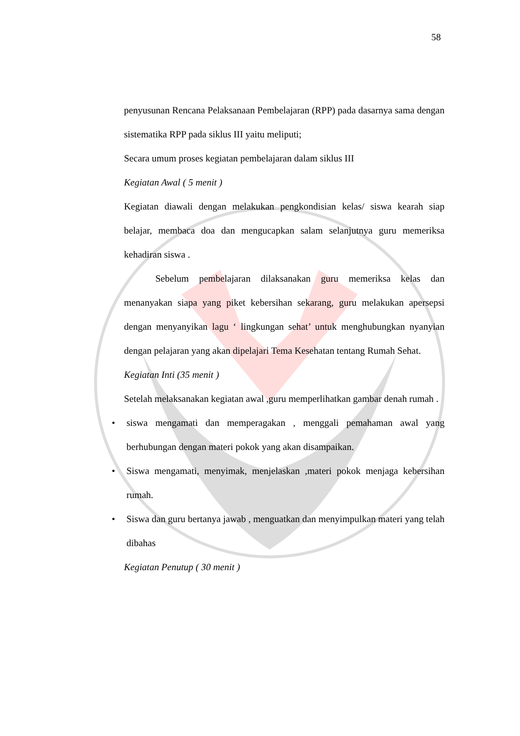58
penyusunan Rencana Pelaksanaan Pembelajaran (RPP) pada dasarnya sama dengan sistematika RPP pada siklus III yaitu meliputi;
Secara umum proses kegiatan pembelajaran dalam siklus III
Kegiatan Awal ( 5 menit )
Kegiatan diawali dengan melakukan pengkondisian kelas/ siswa kearah siap belajar, membaca doa dan mengucapkan salam selanjutnya guru memeriksa kehadiran siswa .
Sebelum pembelajaran dilaksanakan guru memeriksa kelas dan menanyakan siapa yang piket kebersihan sekarang, guru melakukan apersepsi dengan menyanyikan lagu ‘ lingkungan sehat’ untuk menghubungkan nyanyian dengan pelajaran yang akan dipelajari Tema Kesehatan tentang Rumah Sehat.
Kegiatan Inti (35 menit )
Setelah melaksanakan kegiatan awal ,guru memperlihatkan gambar denah rumah .
• siswa mengamati dan memperagakan , menggali pemahaman awal yang berhubungan dengan materi pokok yang akan disampaikan.
• Siswa mengamati, menyimak, menjelaskan ,materi pokok menjaga kebersihan rumah.
• Siswa dan guru bertanya jawab , menguatkan dan menyimpulkan materi yang telah dibahas
Kegiatan Penutup ( 30 menit )